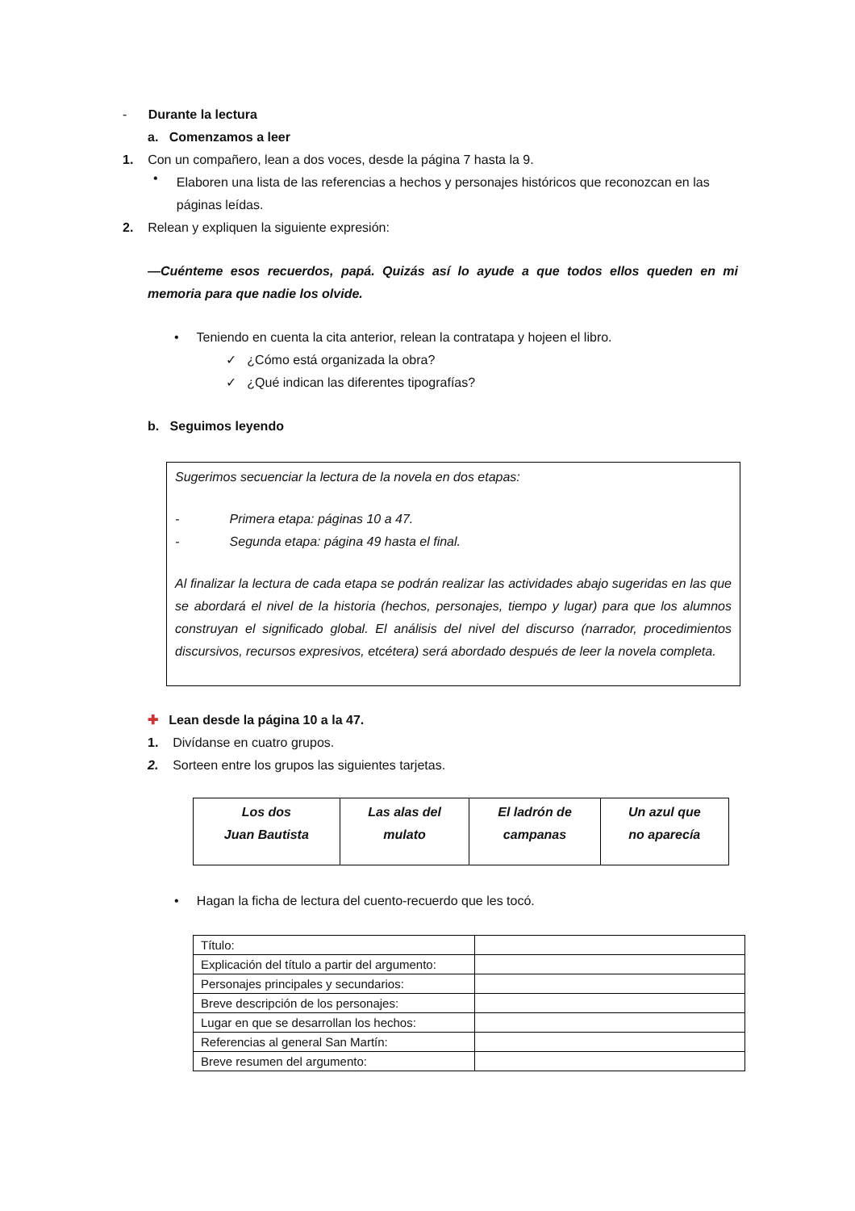- Durante la lectura
a. Comenzamos a leer
1. Con un compañero, lean a dos voces, desde la página 7 hasta la 9.
•
Elaboren una lista de las referencias a hechos y personajes históricos que reconozcan en las páginas leídas.
2. Relean y expliquen la siguiente expresión:
—Cuénteme esos recuerdos, papá. Quizás así lo ayude a que todos ellos queden en mi memoria para que nadie los olvide.
• Teniendo en cuenta la cita anterior, relean la contratapa y hojeen el libro.
✓ ¿Cómo está organizada la obra?
✓ ¿Qué indican las diferentes tipografías?
b. Seguimos leyendo
Sugerimos secuenciar la lectura de la novela en dos etapas:
- Primera etapa: páginas 10 a 47.
- Segunda etapa: página 49 hasta el final.
Al finalizar la lectura de cada etapa se podrán realizar las actividades abajo sugeridas en las que se abordará el nivel de la historia (hechos, personajes, tiempo y lugar) para que los alumnos construyan el significado global. El análisis del nivel del discurso (narrador, procedimientos discursivos, recursos expresivos, etcétera) será abordado después de leer la novela completa.
✚ Lean desde la página 10 a la 47.
1. Divídanse en cuatro grupos.
2. Sorteen entre los grupos las siguientes tarjetas.
| Los dos Juan Bautista | Las alas del mulato | El ladrón de campanas | Un azul que no aparecía |
• Hagan la ficha de lectura del cuento-recuerdo que les tocó.
| Título: | |
| Explicación del título a partir del argumento: | |
| Personajes principales y secundarios: | |
| Breve descripción de los personajes: | |
| Lugar en que se desarrollan los hechos: | |
| Referencias al general San Martín: | |
| Breve resumen del argumento: | |